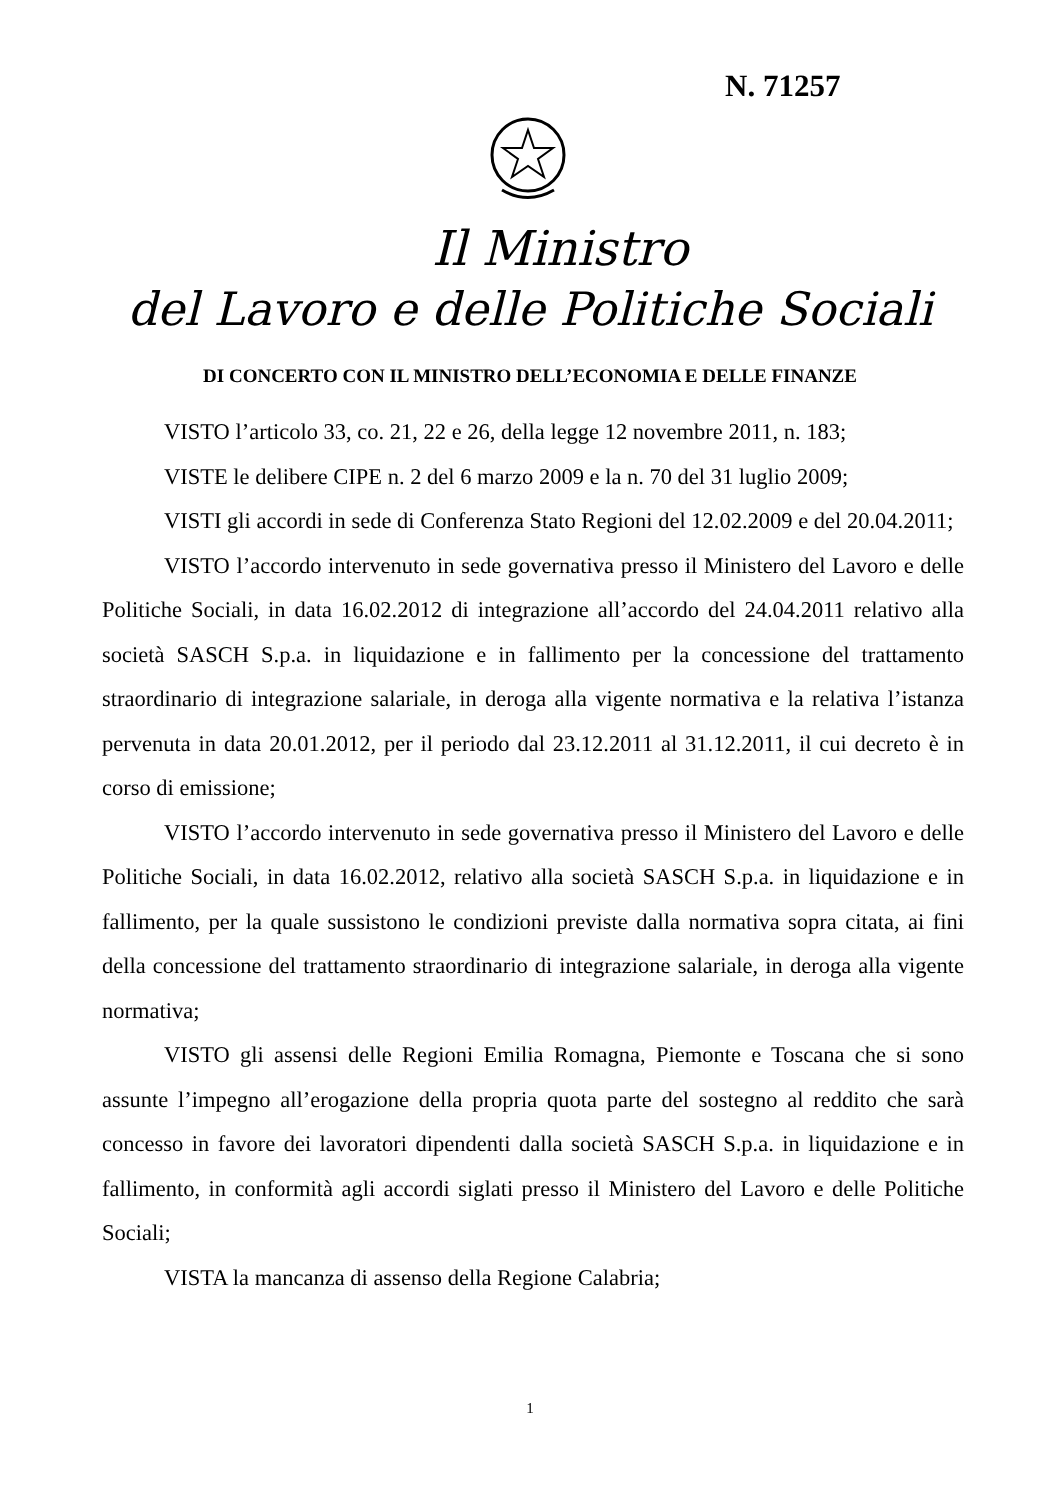N. 71257
Il Ministro
del Lavoro e delle Politiche Sociali
DI CONCERTO CON IL MINISTRO DELL’ECONOMIA E DELLE FINANZE
VISTO l’articolo 33, co. 21, 22 e 26, della legge 12 novembre 2011, n. 183;
VISTE le delibere CIPE n. 2 del 6 marzo 2009 e la n. 70 del 31 luglio 2009;
VISTI gli accordi in sede di Conferenza Stato Regioni del 12.02.2009 e del 20.04.2011;
VISTO l’accordo intervenuto in sede governativa presso il Ministero del Lavoro e delle Politiche Sociali, in data 16.02.2012 di integrazione all’accordo del 24.04.2011 relativo alla società SASCH S.p.a. in liquidazione e in fallimento per la concessione del trattamento straordinario di integrazione salariale, in deroga alla vigente normativa e la relativa l’istanza pervenuta in data 20.01.2012, per il periodo dal 23.12.2011 al 31.12.2011, il cui decreto è in corso di emissione;
VISTO l’accordo intervenuto in sede governativa presso il Ministero del Lavoro e delle Politiche Sociali, in data 16.02.2012, relativo alla società SASCH S.p.a. in liquidazione e in fallimento, per la quale sussistono le condizioni previste dalla normativa sopra citata, ai fini della concessione del trattamento straordinario di integrazione salariale, in deroga alla vigente normativa;
VISTO gli assensi delle Regioni Emilia Romagna, Piemonte e Toscana che si sono assunte l’impegno all’erogazione della propria quota parte del sostegno al reddito che sarà concesso in favore dei lavoratori dipendenti dalla società SASCH S.p.a. in liquidazione e in fallimento, in conformità agli accordi siglati presso il Ministero del Lavoro e delle Politiche Sociali;
VISTA la mancanza di assenso della Regione Calabria;
1